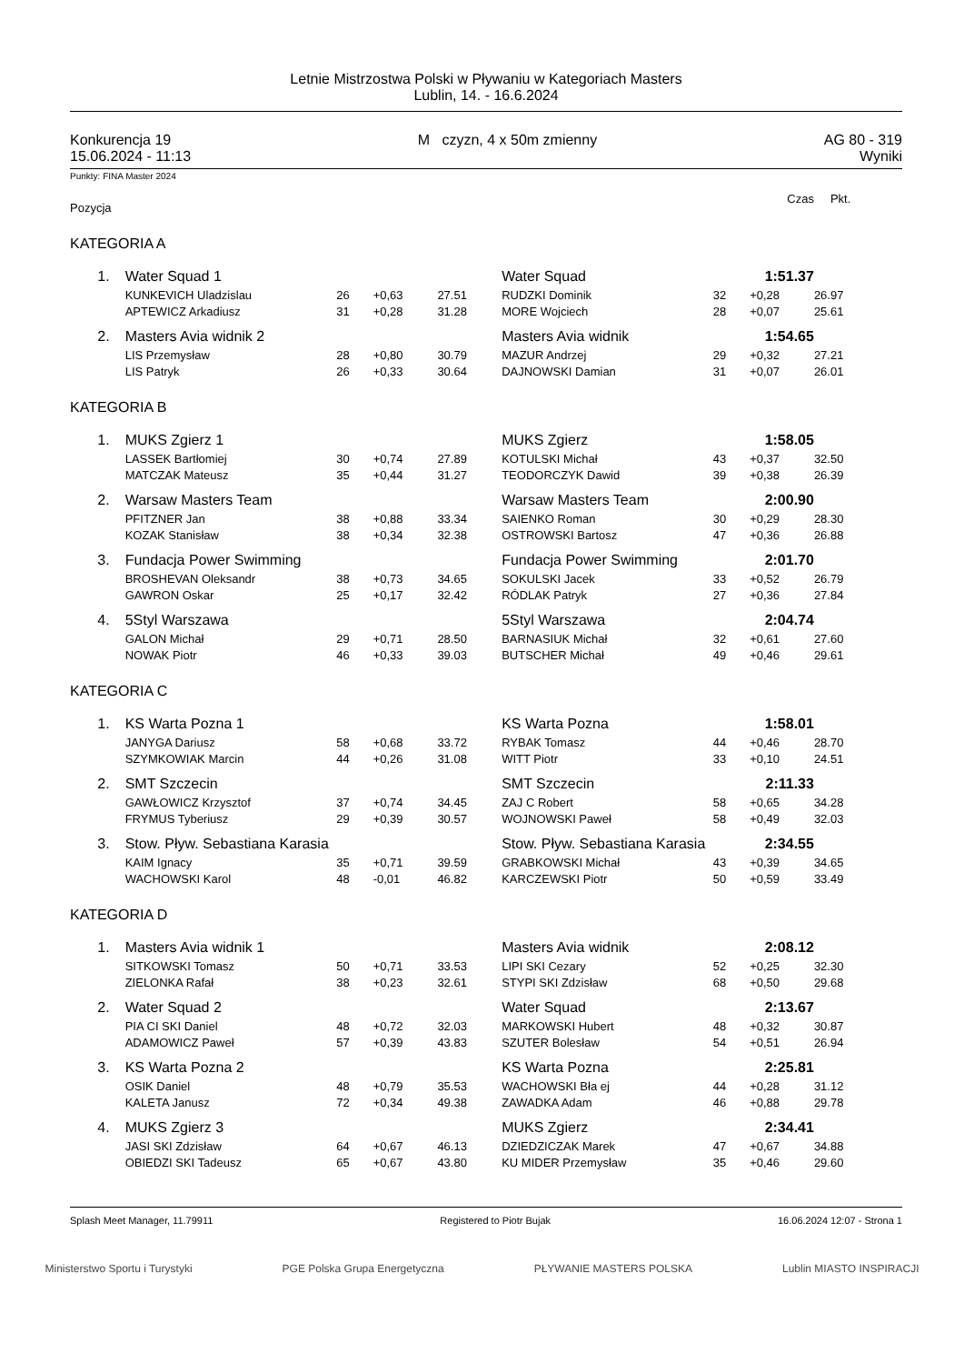Letnie Mistrzostwa Polski w Pływaniu w Kategoriach Masters
Lublin, 14. - 16.6.2024
Konkurencja 19
15.06.2024 - 11:13
M czyzn, 4 x 50m zmienny AG 80 - 319
Wyniki
Punkty: FINA Master 2024
| Pozycja | | | | | | | | Czas | Pkt. |
| KATEGORIA A | | | | | | | | | |
| | 1. | Water Squad 1 | | | | Water Squad | | 1:51.37 | |
| | | KUNKEVICH Uladzislau | 26 | +0,63 | 27.51 | RUDZKI Dominik | 32 | +0,28 | 26.97 |
| | | APTEWICZ Arkadiusz | 31 | +0,28 | 31.28 | MORE Wojciech | 28 | +0,07 | 25.61 |
| | 2. | Masters Avia widnik 2 | | | | Masters Avia widnik | | 1:54.65 | |
| | | LIS Przemysław | 28 | +0,80 | 30.79 | MAZUR Andrzej | 29 | +0,32 | 27.21 |
| | | LIS Patryk | 26 | +0,33 | 30.64 | DAJNOWSKI Damian | 31 | +0,07 | 26.01 |
| KATEGORIA B | | | | | | | | | |
| | 1. | MUKS Zgierz 1 | | | | MUKS Zgierz | | 1:58.05 | |
| | | LASSEK Bartłomiej | 30 | +0,74 | 27.89 | KOTULSKI Michał | 43 | +0,37 | 32.50 |
| | | MATCZAK Mateusz | 35 | +0,44 | 31.27 | TEODORCZYK Dawid | 39 | +0,38 | 26.39 |
| | 2. | Warsaw Masters Team | | | | Warsaw Masters Team | | 2:00.90 | |
| | | PFITZNER Jan | 38 | +0,88 | 33.34 | SAIENKO Roman | 30 | +0,29 | 28.30 |
| | | KOZAK Stanisław | 38 | +0,34 | 32.38 | OSTROWSKI Bartosz | 47 | +0,36 | 26.88 |
| | 3. | Fundacja Power Swimming | | | | Fundacja Power Swimming | | 2:01.70 | |
| | | BROSHEVAN Oleksandr | 38 | +0,73 | 34.65 | SOKULSKI Jacek | 33 | +0,52 | 26.79 |
| | | GAWRON Oskar | 25 | +0,17 | 32.42 | RÓDLAK Patryk | 27 | +0,36 | 27.84 |
| | 4. | 5Styl Warszawa | | | | 5Styl Warszawa | | 2:04.74 | |
| | | GALON Michał | 29 | +0,71 | 28.50 | BARNASIUK Michał | 32 | +0,61 | 27.60 |
| | | NOWAK Piotr | 46 | +0,33 | 39.03 | BUTSCHER Michał | 49 | +0,46 | 29.61 |
| KATEGORIA C | | | | | | | | | |
| | 1. | KS Warta Pozna 1 | | | | KS Warta Pozna | | 1:58.01 | |
| | | JANYGA Dariusz | 58 | +0,68 | 33.72 | RYBAK Tomasz | 44 | +0,46 | 28.70 |
| | | SZYMKOWIAK Marcin | 44 | +0,26 | 31.08 | WITT Piotr | 33 | +0,10 | 24.51 |
| | 2. | SMT Szczecin | | | | SMT Szczecin | | 2:11.33 | |
| | | GAWŁOWICZ Krzysztof | 37 | +0,74 | 34.45 | ZAJ C Robert | 58 | +0,65 | 34.28 |
| | | FRYMUS Tyberiusz | 29 | +0,39 | 30.57 | WOJNOWSKI Paweł | 58 | +0,49 | 32.03 |
| | 3. | Stow. Pływ. Sebastiana Karasia | | | | Stow. Pływ. Sebastiana Karasia | | 2:34.55 | |
| | | KAIM Ignacy | 35 | +0,71 | 39.59 | GRABKOWSKI Michał | 43 | +0,39 | 34.65 |
| | | WACHOWSKI Karol | 48 | -0,01 | 46.82 | KARCZEWSKI Piotr | 50 | +0,59 | 33.49 |
| KATEGORIA D | | | | | | | | | |
| | 1. | Masters Avia widnik 1 | | | | Masters Avia widnik | | 2:08.12 | |
| | | SITKOWSKI Tomasz | 50 | +0,71 | 33.53 | LIPI SKI Cezary | 52 | +0,25 | 32.30 |
| | | ZIELONKA Rafał | 38 | +0,23 | 32.61 | STYPI SKI Zdzisław | 68 | +0,50 | 29.68 |
| | 2. | Water Squad 2 | | | | Water Squad | | 2:13.67 | |
| | | PIA CI SKI Daniel | 48 | +0,72 | 32.03 | MARKOWSKI Hubert | 48 | +0,32 | 30.87 |
| | | ADAMOWICZ Paweł | 57 | +0,39 | 43.83 | SZUTER Bolesław | 54 | +0,51 | 26.94 |
| | 3. | KS Warta Pozna 2 | | | | KS Warta Pozna | | 2:25.81 | |
| | | OSIK Daniel | 48 | +0,79 | 35.53 | WACHOWSKI Bła ej | 44 | +0,28 | 31.12 |
| | | KALETA Janusz | 72 | +0,34 | 49.38 | ZAWADKA Adam | 46 | +0,88 | 29.78 |
| | 4. | MUKS Zgierz 3 | | | | MUKS Zgierz | | 2:34.41 | |
| | | JASI SKI Zdzisław | 64 | +0,67 | 46.13 | DZIEDZICZAK Marek | 47 | +0,67 | 34.88 |
| | | OBIEDZI SKI Tadeusz | 65 | +0,67 | 43.80 | KU MIDER Przemysław | 35 | +0,46 | 29.60 |
Splash Meet Manager, 11.79911 Registered to Piotr Bujak 16.06.2024 12:07 - Strona 1
Ministerstwo Sportu i Turystyki PGE Polska Grupa Energetyczna PŁYWANIE MASTERS POLSKA Lublin MIASTO INSPIRACJI